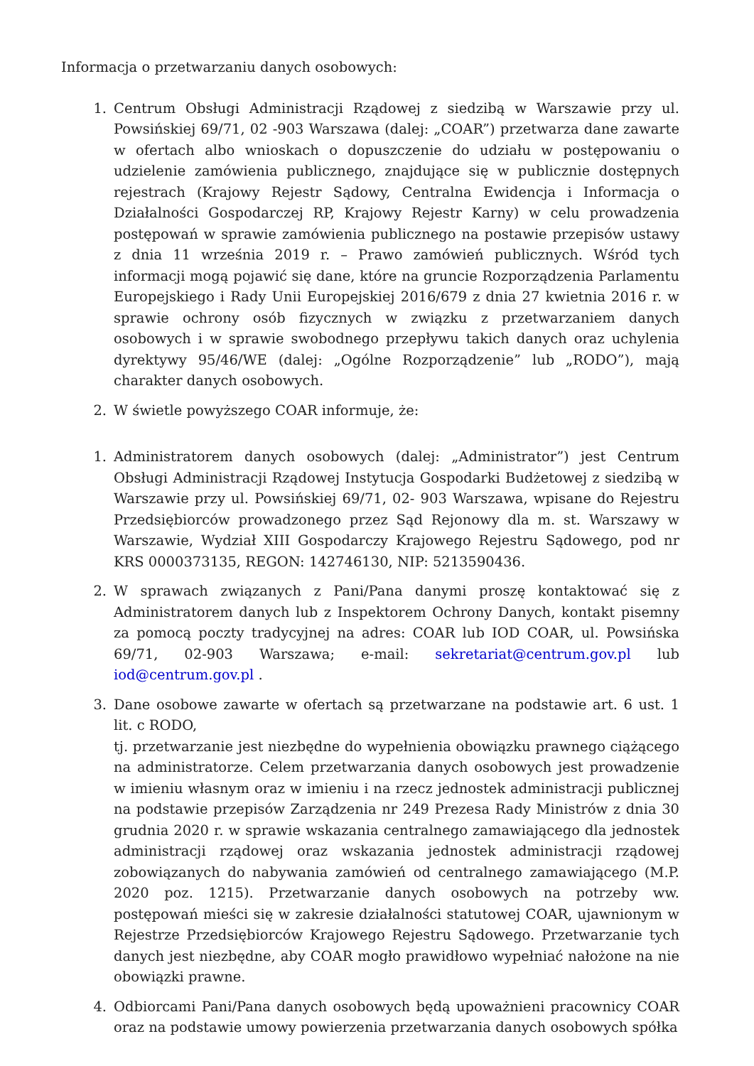Informacja o przetwarzaniu danych osobowych:
1. Centrum Obsługi Administracji Rządowej z siedzibą w Warszawie przy ul. Powsińskiej 69/71, 02 -903 Warszawa (dalej: „COAR”) przetwarza dane zawarte w ofertach albo wnioskach o dopuszczenie do udziału w postępowaniu o udzielenie zamówienia publicznego, znajdujące się w publicznie dostępnych rejestrach (Krajowy Rejestr Sądowy, Centralna Ewidencja i Informacja o Działalności Gospodarczej RP, Krajowy Rejestr Karny) w celu prowadzenia postępowań w sprawie zamówienia publicznego na postawie przepisów ustawy z dnia 11 września 2019 r. – Prawo zamówień publicznych. Wśród tych informacji mogą pojawić się dane, które na gruncie Rozporządzenia Parlamentu Europejskiego i Rady Unii Europejskiej 2016/679 z dnia 27 kwietnia 2016 r. w sprawie ochrony osób fizycznych w związku z przetwarzaniem danych osobowych i w sprawie swobodnego przepływu takich danych oraz uchylenia dyrektywy 95/46/WE (dalej: „Ogólne Rozporządzenie” lub „RODO”), mają charakter danych osobowych.
2. W świetle powyższego COAR informuje, że:
1. Administratorem danych osobowych (dalej: „Administrator”) jest Centrum Obsługi Administracji Rządowej Instytucja Gospodarki Budżetowej z siedzibą w Warszawie przy ul. Powsińskiej 69/71, 02- 903 Warszawa, wpisane do Rejestru Przedsiębiorców prowadzonego przez Sąd Rejonowy dla m. st. Warszawy w Warszawie, Wydział XIII Gospodarczy Krajowego Rejestru Sądowego, pod nr KRS 0000373135, REGON: 142746130, NIP: 5213590436.
2. W sprawach związanych z Pani/Pana danymi proszę kontaktować się z Administratorem danych lub z Inspektorem Ochrony Danych, kontakt pisemny za pomocą poczty tradycyjnej na adres: COAR lub IOD COAR, ul. Powsińska 69/71, 02-903 Warszawa; e-mail: sekretariat@centrum.gov.pl lub iod@centrum.gov.pl .
3. Dane osobowe zawarte w ofertach są przetwarzane na podstawie art. 6 ust. 1 lit. c RODO,
tj. przetwarzanie jest niezbędne do wypełnienia obowiązku prawnego ciążącego na administratorze. Celem przetwarzania danych osobowych jest prowadzenie w imieniu własnym oraz w imieniu i na rzecz jednostek administracji publicznej na podstawie przepisów Zarządzenia nr 249 Prezesa Rady Ministrów z dnia 30 grudnia 2020 r. w sprawie wskazania centralnego zamawiającego dla jednostek administracji rządowej oraz wskazania jednostek administracji rządowej zobowiązanych do nabywania zamówień od centralnego zamawiającego (M.P. 2020 poz. 1215). Przetwarzanie danych osobowych na potrzeby ww. postępowań mieści się w zakresie działalności statutowej COAR, ujawnionym w Rejestrze Przedsiębiorców Krajowego Rejestru Sądowego. Przetwarzanie tych danych jest niezbędne, aby COAR mogło prawidłowo wypełniać nałożone na nie obowiązki prawne.
4. Odbiorcami Pani/Pana danych osobowych będą upoważnieni pracownicy COAR oraz na podstawie umowy powierzenia przetwarzania danych osobowych spółka